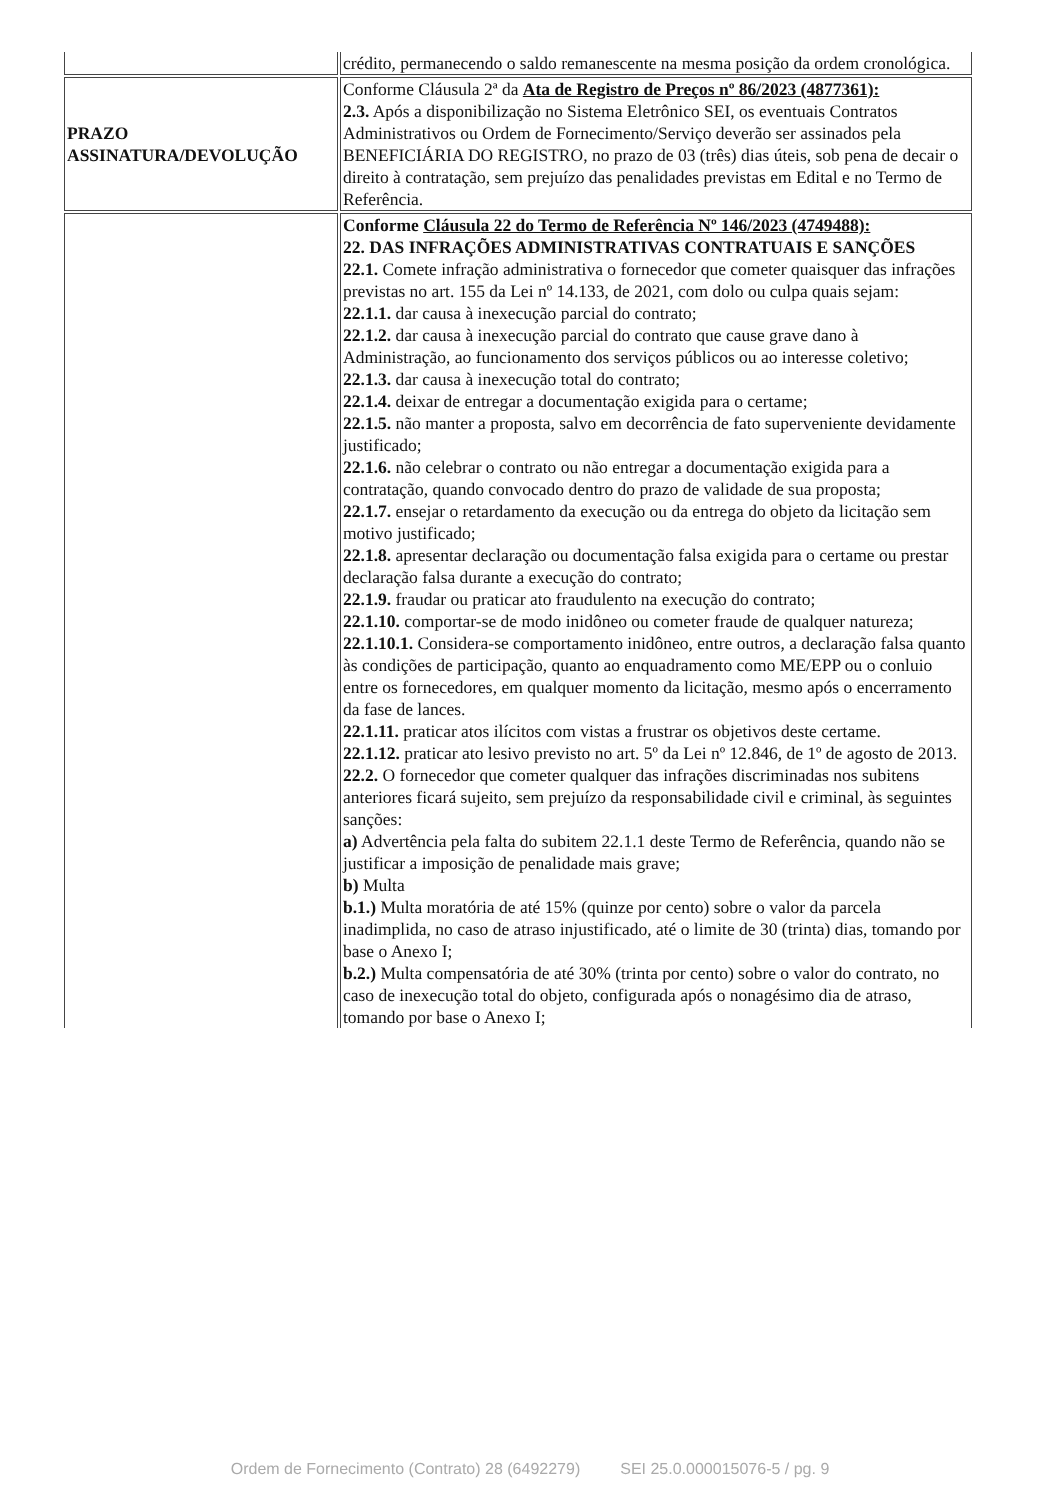| | crédito, permanecendo o saldo remanescente na mesma posição da ordem cronológica. |
| PRAZO ASSINATURA/DEVOLUÇÃO | Conforme Cláusula 2ª da Ata de Registro de Preços nº 86/2023 (4877361): 2.3. Após a disponibilização no Sistema Eletrônico SEI, os eventuais Contratos Administrativos ou Ordem de Fornecimento/Serviço deverão ser assinados pela BENEFICIÁRIA DO REGISTRO, no prazo de 03 (três) dias úteis, sob pena de decair o direito à contratação, sem prejuízo das penalidades previstas em Edital e no Termo de Referência. |
| | Conforme Cláusula 22 do Termo de Referência Nº 146/2023 (4749488): 22. DAS INFRAÇÕES ADMINISTRATIVAS CONTRATUAIS E SANÇÕES 22.1. Comete infração administrativa o fornecedor que cometer quaisquer das infrações previstas no art. 155 da Lei nº 14.133, de 2021, com dolo ou culpa quais sejam: 22.1.1. dar causa à inexecução parcial do contrato; 22.1.2. dar causa à inexecução parcial do contrato que cause grave dano à Administração, ao funcionamento dos serviços públicos ou ao interesse coletivo; 22.1.3. dar causa à inexecução total do contrato; 22.1.4. deixar de entregar a documentação exigida para o certame; 22.1.5. não manter a proposta, salvo em decorrência de fato superveniente devidamente justificado; 22.1.6. não celebrar o contrato ou não entregar a documentação exigida para a contratação, quando convocado dentro do prazo de validade de sua proposta; 22.1.7. ensejar o retardamento da execução ou da entrega do objeto da licitação sem motivo justificado; 22.1.8. apresentar declaração ou documentação falsa exigida para o certame ou prestar declaração falsa durante a execução do contrato; 22.1.9. fraudar ou praticar ato fraudulento na execução do contrato; 22.1.10. comportar-se de modo inidôneo ou cometer fraude de qualquer natureza; 22.1.10.1. Considera-se comportamento inidôneo, entre outros, a declaração falsa quanto às condições de participação, quanto ao enquadramento como ME/EPP ou o conluio entre os fornecedores, em qualquer momento da licitação, mesmo após o encerramento da fase de lances. 22.1.11. praticar atos ilícitos com vistas a frustrar os objetivos deste certame. 22.1.12. praticar ato lesivo previsto no art. 5º da Lei nº 12.846, de 1º de agosto de 2013. 22.2. O fornecedor que cometer qualquer das infrações discriminadas nos subitens anteriores ficará sujeito, sem prejuízo da responsabilidade civil e criminal, às seguintes sanções: a) Advertência pela falta do subitem 22.1.1 deste Termo de Referência, quando não se justificar a imposição de penalidade mais grave; b) Multa b.1.) Multa moratória de até 15% (quinze por cento) sobre o valor da parcela inadimplida, no caso de atraso injustificado, até o limite de 30 (trinta) dias, tomando por base o Anexo I; b.2.) Multa compensatória de até 30% (trinta por cento) sobre o valor do contrato, no caso de inexecução total do objeto, configurada após o nonagésimo dia de atraso, tomando por base o Anexo I; |
Ordem de Fornecimento (Contrato) 28 (6492279) SEI 25.0.000015076-5 / pg. 9